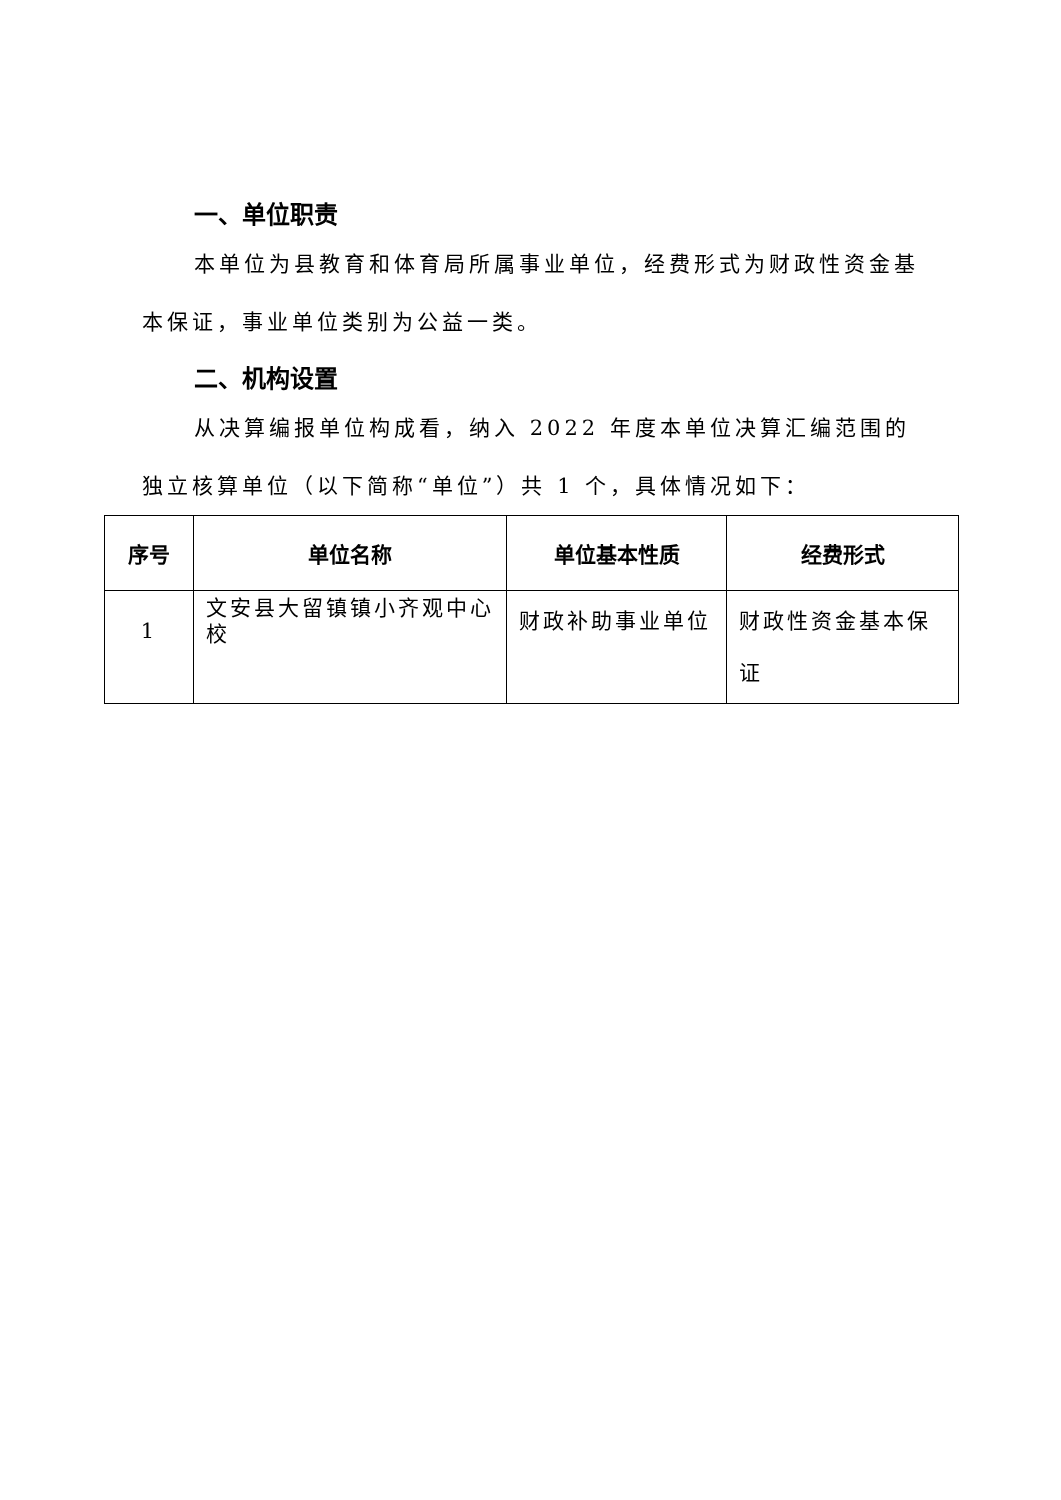一、单位职责
本单位为县教育和体育局所属事业单位，经费形式为财政性资金基本保证，事业单位类别为公益一类。
二、机构设置
从决算编报单位构成看，纳入 2022 年度本单位决算汇编范围的独立核算单位（以下简称“单位”）共 1 个，具体情况如下：
| 序号 | 单位名称 | 单位基本性质 | 经费形式 |
| --- | --- | --- | --- |
| 1 | 文安县大留镇镇小齐观中心校 | 财政补助事业单位 | 财政性资金基本保证 |